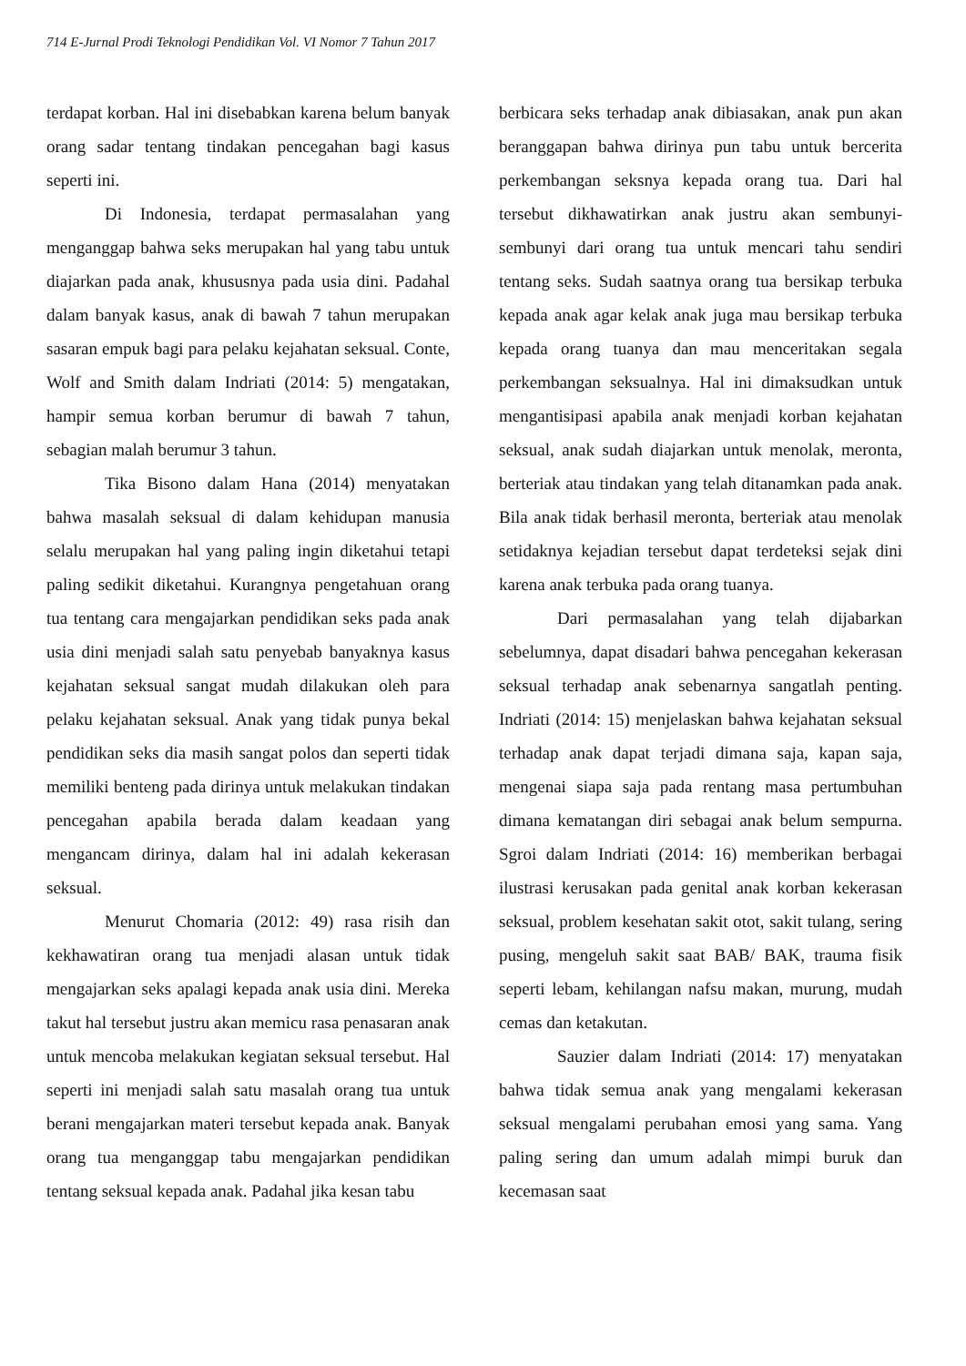714 E-Jurnal Prodi Teknologi Pendidikan Vol. VI Nomor 7 Tahun 2017
terdapat korban. Hal ini disebabkan karena belum banyak orang sadar tentang tindakan pencegahan bagi kasus seperti ini.
Di Indonesia, terdapat permasalahan yang menganggap bahwa seks merupakan hal yang tabu untuk diajarkan pada anak, khususnya pada usia dini. Padahal dalam banyak kasus, anak di bawah 7 tahun merupakan sasaran empuk bagi para pelaku kejahatan seksual. Conte, Wolf and Smith dalam Indriati (2014: 5) mengatakan, hampir semua korban berumur di bawah 7 tahun, sebagian malah berumur 3 tahun.
Tika Bisono dalam Hana (2014) menyatakan bahwa masalah seksual di dalam kehidupan manusia selalu merupakan hal yang paling ingin diketahui tetapi paling sedikit diketahui. Kurangnya pengetahuan orang tua tentang cara mengajarkan pendidikan seks pada anak usia dini menjadi salah satu penyebab banyaknya kasus kejahatan seksual sangat mudah dilakukan oleh para pelaku kejahatan seksual. Anak yang tidak punya bekal pendidikan seks dia masih sangat polos dan seperti tidak memiliki benteng pada dirinya untuk melakukan tindakan pencegahan apabila berada dalam keadaan yang mengancam dirinya, dalam hal ini adalah kekerasan seksual.
Menurut Chomaria (2012: 49) rasa risih dan kekhawatiran orang tua menjadi alasan untuk tidak mengajarkan seks apalagi kepada anak usia dini. Mereka takut hal tersebut justru akan memicu rasa penasaran anak untuk mencoba melakukan kegiatan seksual tersebut. Hal seperti ini menjadi salah satu masalah orang tua untuk berani mengajarkan materi tersebut kepada anak. Banyak orang tua menganggap tabu mengajarkan pendidikan tentang seksual kepada anak. Padahal jika kesan tabu
berbicara seks terhadap anak dibiasakan, anak pun akan beranggapan bahwa dirinya pun tabu untuk bercerita perkembangan seksnya kepada orang tua. Dari hal tersebut dikhawatirkan anak justru akan sembunyi-sembunyi dari orang tua untuk mencari tahu sendiri tentang seks. Sudah saatnya orang tua bersikap terbuka kepada anak agar kelak anak juga mau bersikap terbuka kepada orang tuanya dan mau menceritakan segala perkembangan seksualnya. Hal ini dimaksudkan untuk mengantisipasi apabila anak menjadi korban kejahatan seksual, anak sudah diajarkan untuk menolak, meronta, berteriak atau tindakan yang telah ditanamkan pada anak. Bila anak tidak berhasil meronta, berteriak atau menolak setidaknya kejadian tersebut dapat terdeteksi sejak dini karena anak terbuka pada orang tuanya.
Dari permasalahan yang telah dijabarkan sebelumnya, dapat disadari bahwa pencegahan kekerasan seksual terhadap anak sebenarnya sangatlah penting. Indriati (2014: 15) menjelaskan bahwa kejahatan seksual terhadap anak dapat terjadi dimana saja, kapan saja, mengenai siapa saja pada rentang masa pertumbuhan dimana kematangan diri sebagai anak belum sempurna. Sgroi dalam Indriati (2014: 16) memberikan berbagai ilustrasi kerusakan pada genital anak korban kekerasan seksual, problem kesehatan sakit otot, sakit tulang, sering pusing, mengeluh sakit saat BAB/ BAK, trauma fisik seperti lebam, kehilangan nafsu makan, murung, mudah cemas dan ketakutan.
Sauzier dalam Indriati (2014: 17) menyatakan bahwa tidak semua anak yang mengalami kekerasan seksual mengalami perubahan emosi yang sama. Yang paling sering dan umum adalah mimpi buruk dan kecemasan saat